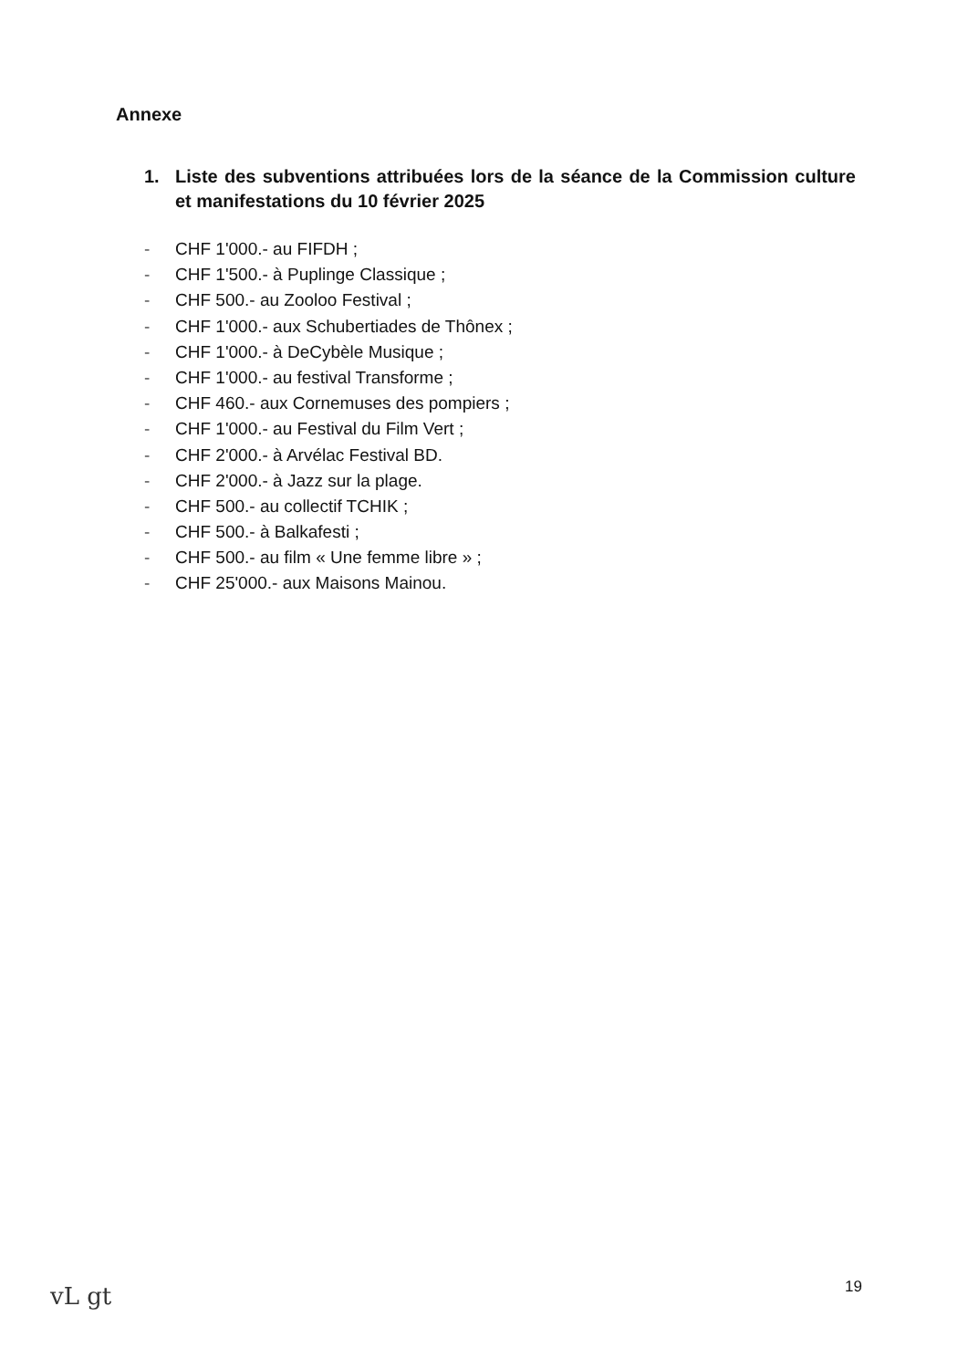Annexe
1.
Liste des subventions attribuées lors de la séance de la Commission culture et manifestations du 10 février 2025
- CHF 1'000.- au FIFDH ;
- CHF 1'500.- à Puplinge Classique ;
- CHF 500.- au Zooloo Festival ;
- CHF 1'000.- aux Schubertiades de Thônex ;
- CHF 1'000.- à DeCybèle Musique ;
- CHF 1'000.- au festival Transforme ;
- CHF 460.- aux Cornemuses des pompiers ;
- CHF 1'000.- au Festival du Film Vert ;
- CHF 2'000.- à Arvélac Festival BD.
- CHF 2'000.- à Jazz sur la plage.
- CHF 500.- au collectif TCHIK ;
- CHF 500.- à Balkafesti ;
- CHF 500.- au film « Une femme libre » ;
- CHF 25'000.- aux Maisons Mainou.
19
vL gt